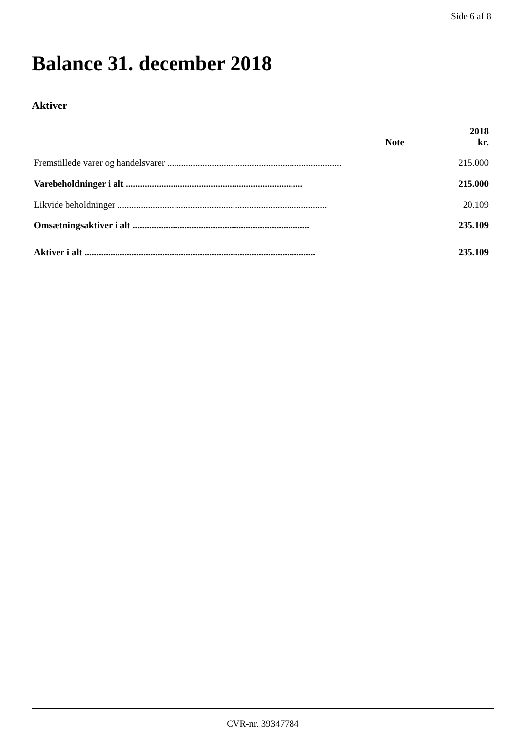Side 6 af 8
Balance 31. december 2018
Aktiver
| | Note | 2018 kr. |
| --- | --- | --- |
| Fremstillede varer og handelsvarer .......................................................................... | | 215.000 |
| Varebeholdninger i alt ........................................................................... | | 215.000 |
| Likvide beholdninger ......................................................................................... | | 20.109 |
| Omsætningsaktiver i alt ........................................................................... | | 235.109 |
| Aktiver i alt .................................................................................................. | | 235.109 |
CVR-nr. 39347784